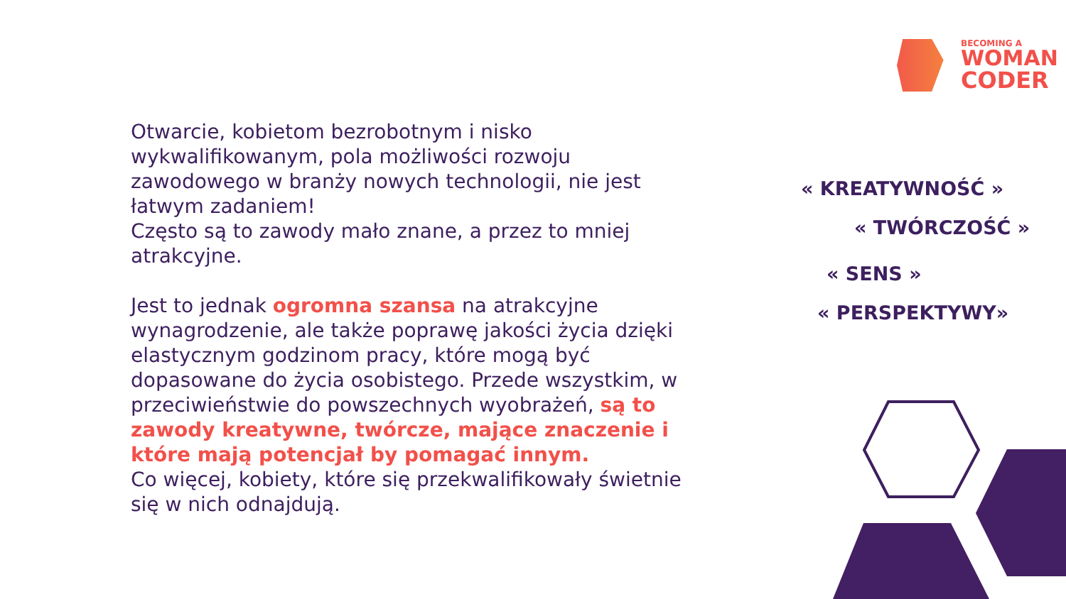BECOMING A
WOMAN
CODER
Otwarcie, kobietom bezrobotnym i nisko wykwalifikowanym, pola możliwości rozwoju zawodowego w branży nowych technologii, nie jest łatwym zadaniem!
Często są to zawody mało znane, a przez to mniej atrakcyjne.
Jest to jednak ogromna szansa na atrakcyjne wynagrodzenie, ale także poprawę jakości życia dzięki elastycznym godzinom pracy, które mogą być dopasowane do życia osobistego. Przede wszystkim, w przeciwieństwie do powszechnych wyobrażeń, są to zawody kreatywne, twórcze, mające znaczenie i które mają potencjał by pomagać innym.
Co więcej, kobiety, które się przekwalifikowały świetnie się w nich odnajdują.
« KREATYWNOŚĆ »
« TWÓRCZOŚĆ »
« SENS »
« PERSPEKTYWY»